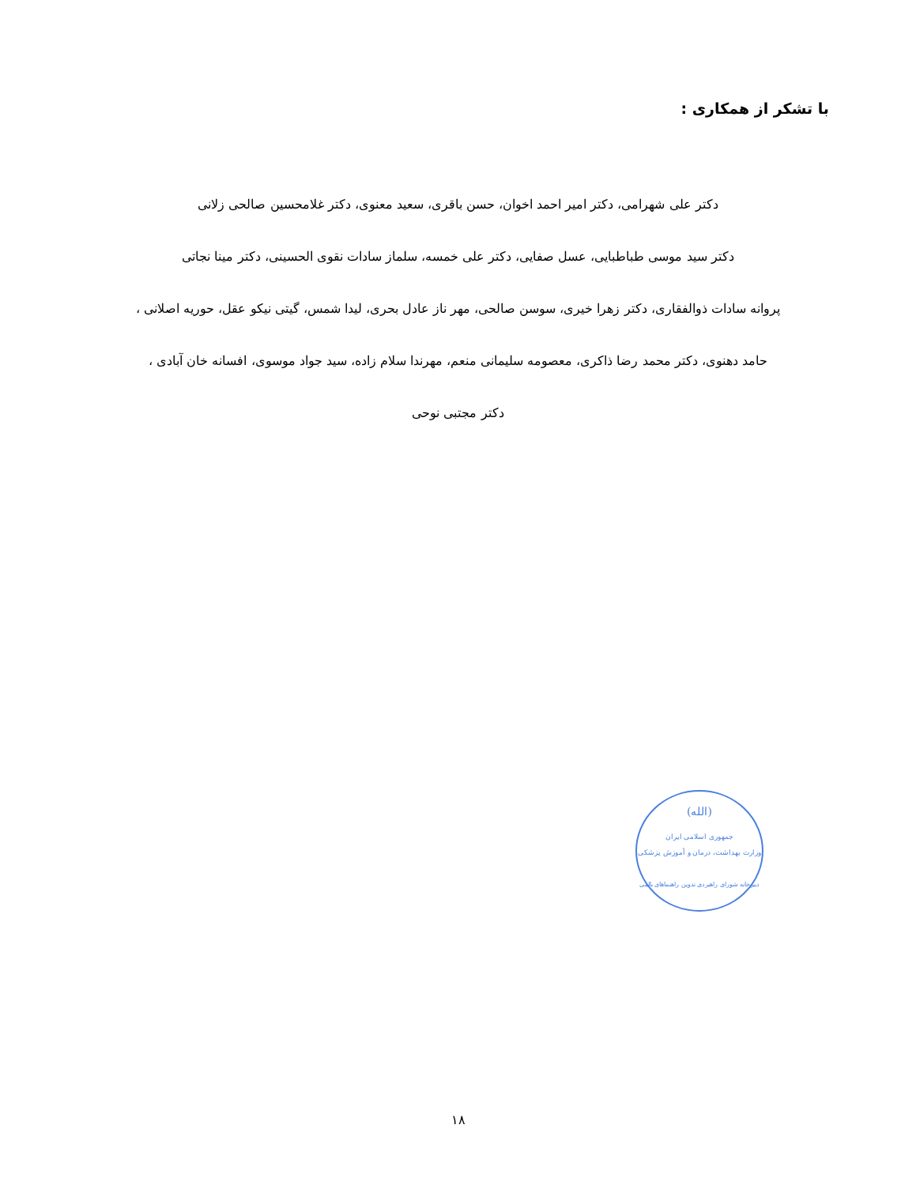با تشکر از همکاری :
دکتر علی شهرامی، دکتر امیر احمد اخوان، حسن باقری، سعید معنوی، دکتر غلامحسین صالحی زلانی
دکتر سید موسی طباطبایی، عسل صفایی، دکتر علی خمسه، سلماز سادات نقوی الحسینی، دکتر مینا نجاتی
پروانه سادات ذوالفقاری، دکتر زهرا خیری، سوسن صالحی، مهر ناز عادل بحری، لیدا شمس، گیتی نیکو عقل، حوریه اصلانی ،
حامد دهنوی، دکتر محمد رضا ذاکری، معصومه سلیمانی منعم، مهرندا سلام زاده، سید جواد موسوی، افسانه خان آبادی ،
دکتر مجتبی نوحی
(الله)
جمهوری اسلامی ایران
وزارت بهداشت، درمان و آموزش پزشکی
دبیرخانه شورای راهبردی تدوین راهنماهای بالینی
۱۸